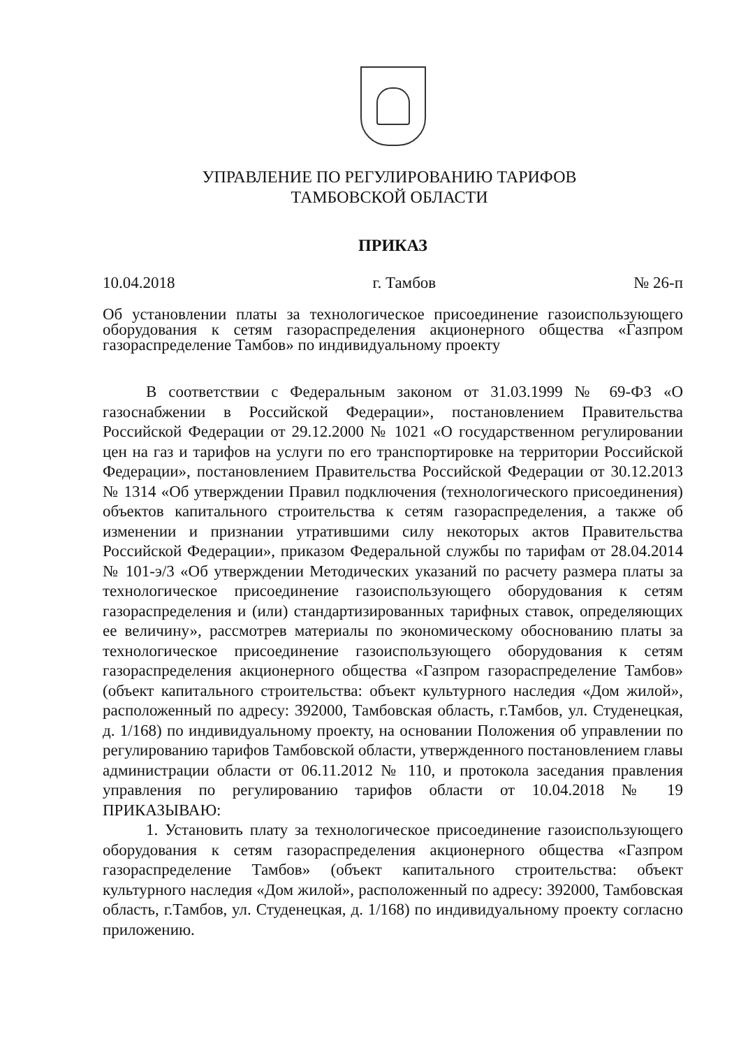УПРАВЛЕНИЕ ПО РЕГУЛИРОВАНИЮ ТАРИФОВ
ТАМБОВСКОЙ ОБЛАСТИ
ПРИКАЗ
10.04.2018 г. Тамбов № 26-п
Об установлении платы за технологическое присоединение газоиспользующего оборудования к сетям газораспределения акционерного общества «Газпром газораспределение Тамбов» по индивидуальному проекту
В соответствии с Федеральным законом от 31.03.1999 № 69-ФЗ «О газоснабжении в Российской Федерации», постановлением Правительства Российской Федерации от 29.12.2000 № 1021 «О государственном регулировании цен на газ и тарифов на услуги по его транспортировке на территории Российской Федерации», постановлением Правительства Российской Федерации от 30.12.2013 № 1314 «Об утверждении Правил подключения (технологического присоединения) объектов капитального строительства к сетям газораспределения, а также об изменении и признании утратившими силу некоторых актов Правительства Российской Федерации», приказом Федеральной службы по тарифам от 28.04.2014 № 101-э/3 «Об утверждении Методических указаний по расчету размера платы за технологическое присоединение газоиспользующего оборудования к сетям газораспределения и (или) стандартизированных тарифных ставок, определяющих ее величину», рассмотрев материалы по экономическому обоснованию платы за технологическое присоединение газоиспользующего оборудования к сетям газораспределения акционерного общества «Газпром газораспределение Тамбов» (объект капитального строительства: объект культурного наследия «Дом жилой», расположенный по адресу: 392000, Тамбовская область, г.Тамбов, ул. Студенецкая, д. 1/168) по индивидуальному проекту, на основании Положения об управлении по регулированию тарифов Тамбовской области, утвержденного постановлением главы администрации области от 06.11.2012 № 110, и протокола заседания правления управления по регулированию тарифов области от 10.04.2018 № 19 ПРИКАЗЫВАЮ:
1. Установить плату за технологическое присоединение газоиспользующего оборудования к сетям газораспределения акционерного общества «Газпром газораспределение Тамбов» (объект капитального строительства: объект культурного наследия «Дом жилой», расположенный по адресу: 392000, Тамбовская область, г.Тамбов, ул. Студенецкая, д. 1/168) по индивидуальному проекту согласно приложению.